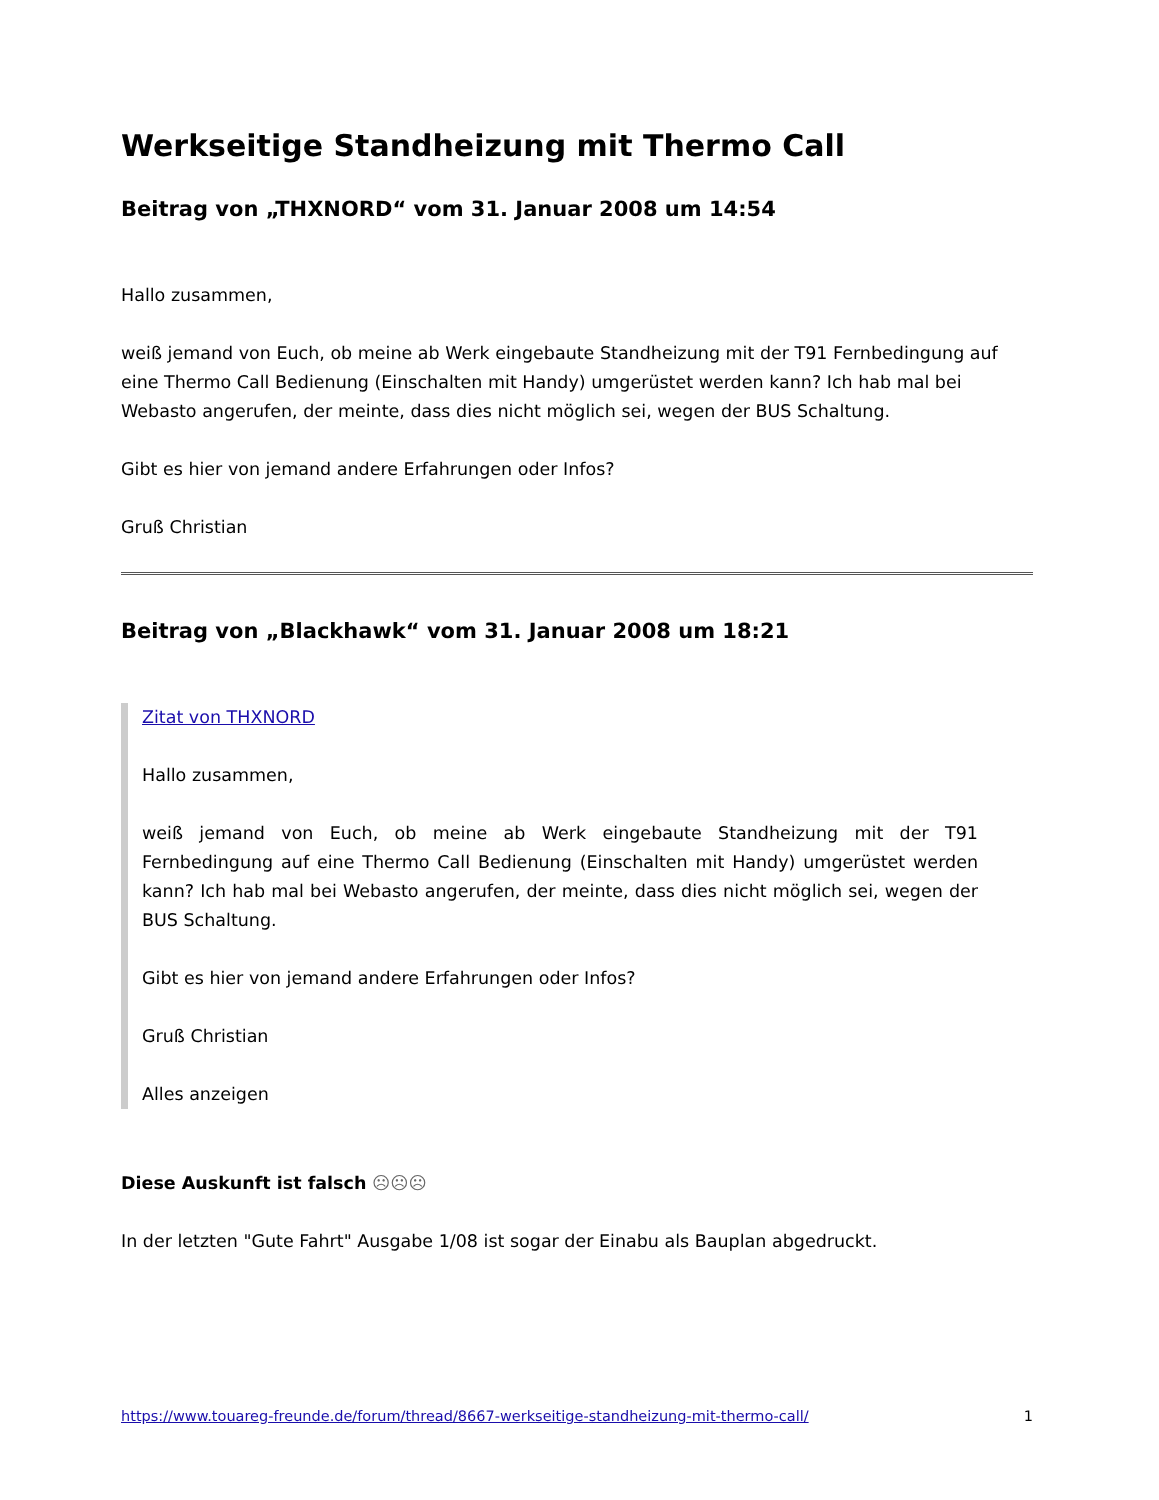Werkseitige Standheizung mit Thermo Call
Beitrag von „THXNORD“ vom 31. Januar 2008 um 14:54
Hallo zusammen,
weiß jemand von Euch, ob meine ab Werk eingebaute Standheizung mit der T91 Fernbedingung auf eine Thermo Call Bedienung (Einschalten mit Handy) umgerüstet werden kann? Ich hab mal bei Webasto angerufen, der meinte, dass dies nicht möglich sei, wegen der BUS Schaltung.
Gibt es hier von jemand andere Erfahrungen oder Infos?
Gruß Christian
Beitrag von „Blackhawk“ vom 31. Januar 2008 um 18:21
Zitat von THXNORD
Hallo zusammen,
weiß jemand von Euch, ob meine ab Werk eingebaute Standheizung mit der T91 Fernbedingung auf eine Thermo Call Bedienung (Einschalten mit Handy) umgerüstet werden kann? Ich hab mal bei Webasto angerufen, der meinte, dass dies nicht möglich sei, wegen der BUS Schaltung.
Gibt es hier von jemand andere Erfahrungen oder Infos?
Gruß Christian
Alles anzeigen
Diese Auskunft ist falsch ☹☹☹
In der letzten "Gute Fahrt" Ausgabe 1/08 ist sogar der Einabu als Bauplan abgedruckt.
https://www.touareg-freunde.de/forum/thread/8667-werkseitige-standheizung-mit-thermo-call/ 1